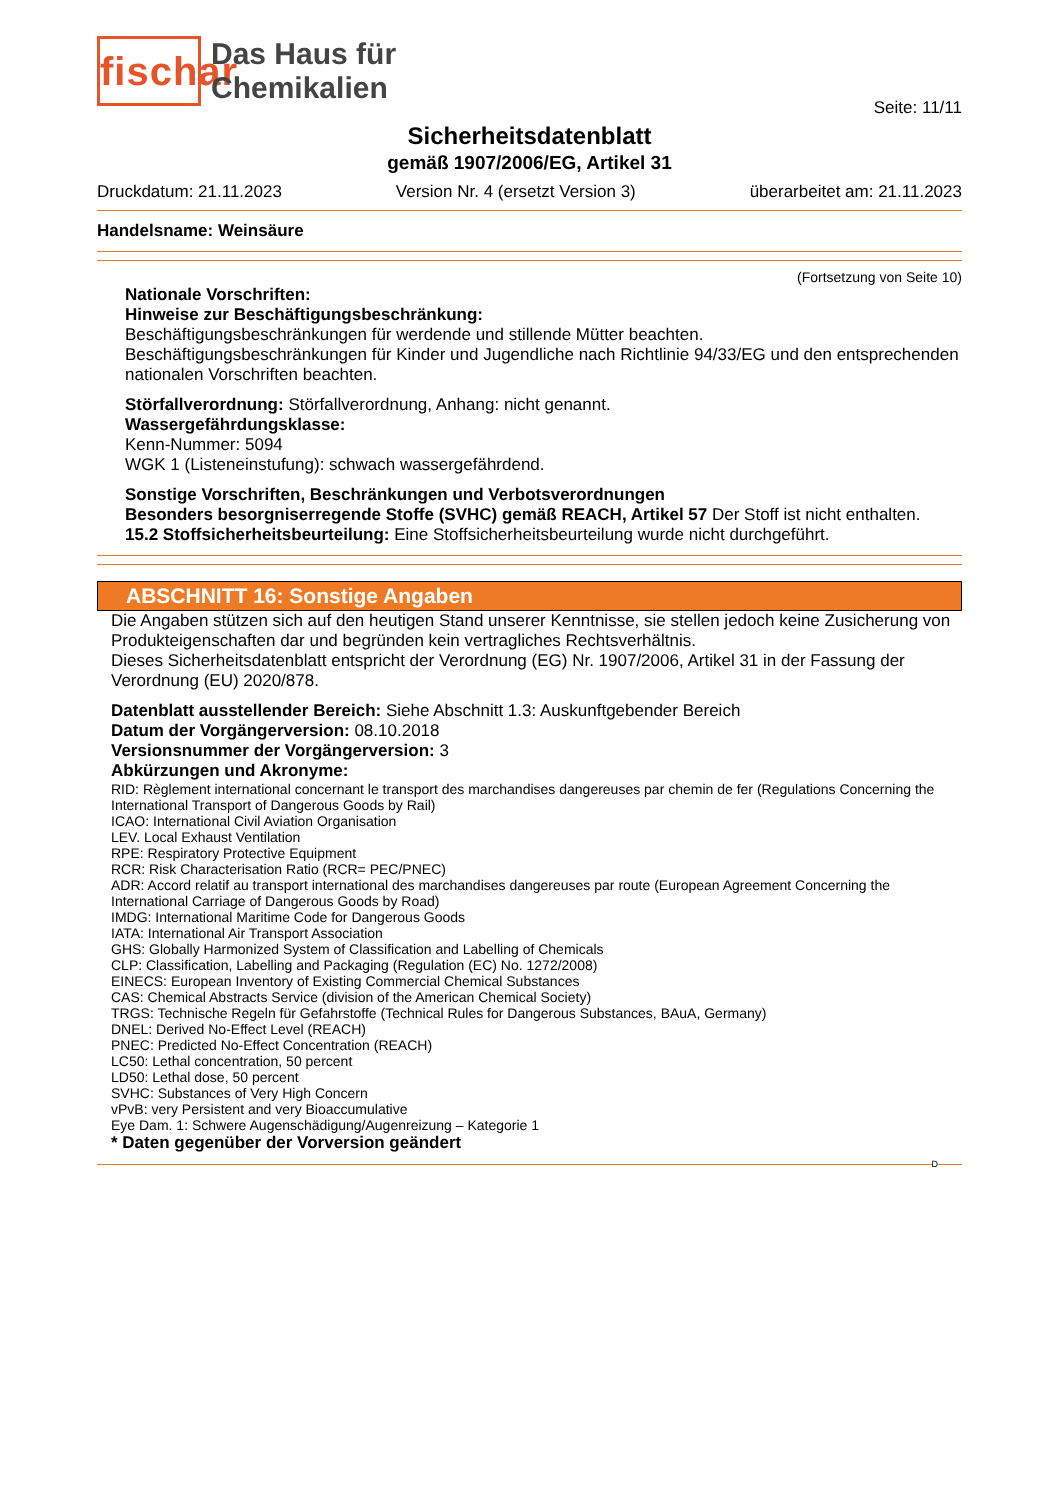fischar
Das Haus für
Chemikalien
Seite: 11/11
Sicherheitsdatenblatt
gemäß 1907/2006/EG, Artikel 31
Druckdatum: 21.11.2023 Version Nr. 4 (ersetzt Version 3) überarbeitet am: 21.11.2023
Handelsname: Weinsäure
(Fortsetzung von Seite 10)
Nationale Vorschriften:
Hinweise zur Beschäftigungsbeschränkung:
Beschäftigungsbeschränkungen für werdende und stillende Mütter beachten.
Beschäftigungsbeschränkungen für Kinder und Jugendliche nach Richtlinie 94/33/EG und den entsprechenden nationalen Vorschriften beachten.
Störfallverordnung: Störfallverordnung, Anhang: nicht genannt.
Wassergefährdungsklasse:
Kenn-Nummer: 5094
WGK 1 (Listeneinstufung): schwach wassergefährdend.
Sonstige Vorschriften, Beschränkungen und Verbotsverordnungen
Besonders besorgniserregende Stoffe (SVHC) gemäß REACH, Artikel 57 Der Stoff ist nicht enthalten.
15.2 Stoffsicherheitsbeurteilung: Eine Stoffsicherheitsbeurteilung wurde nicht durchgeführt.
ABSCHNITT 16: Sonstige Angaben
Die Angaben stützen sich auf den heutigen Stand unserer Kenntnisse, sie stellen jedoch keine Zusicherung von Produkteigenschaften dar und begründen kein vertragliches Rechtsverhältnis.
Dieses Sicherheitsdatenblatt entspricht der Verordnung (EG) Nr. 1907/2006, Artikel 31 in der Fassung der Verordnung (EU) 2020/878.
Datenblatt ausstellender Bereich: Siehe Abschnitt 1.3: Auskunftgebender Bereich
Datum der Vorgängerversion: 08.10.2018
Versionsnummer der Vorgängerversion: 3
Abkürzungen und Akronyme:
RID: Règlement international concernant le transport des marchandises dangereuses par chemin de fer (Regulations Concerning the International Transport of Dangerous Goods by Rail)
ICAO: International Civil Aviation Organisation
LEV. Local Exhaust Ventilation
RPE: Respiratory Protective Equipment
RCR: Risk Characterisation Ratio (RCR= PEC/PNEC)
ADR: Accord relatif au transport international des marchandises dangereuses par route (European Agreement Concerning the International Carriage of Dangerous Goods by Road)
IMDG: International Maritime Code for Dangerous Goods
IATA: International Air Transport Association
GHS: Globally Harmonized System of Classification and Labelling of Chemicals
CLP: Classification, Labelling and Packaging (Regulation (EC) No. 1272/2008)
EINECS: European Inventory of Existing Commercial Chemical Substances
CAS: Chemical Abstracts Service (division of the American Chemical Society)
TRGS: Technische Regeln für Gefahrstoffe (Technical Rules for Dangerous Substances, BAuA, Germany)
DNEL: Derived No-Effect Level (REACH)
PNEC: Predicted No-Effect Concentration (REACH)
LC50: Lethal concentration, 50 percent
LD50: Lethal dose, 50 percent
SVHC: Substances of Very High Concern
vPvB: very Persistent and very Bioaccumulative
Eye Dam. 1: Schwere Augenschädigung/Augenreizung – Kategorie 1
* Daten gegenüber der Vorversion geändert
D